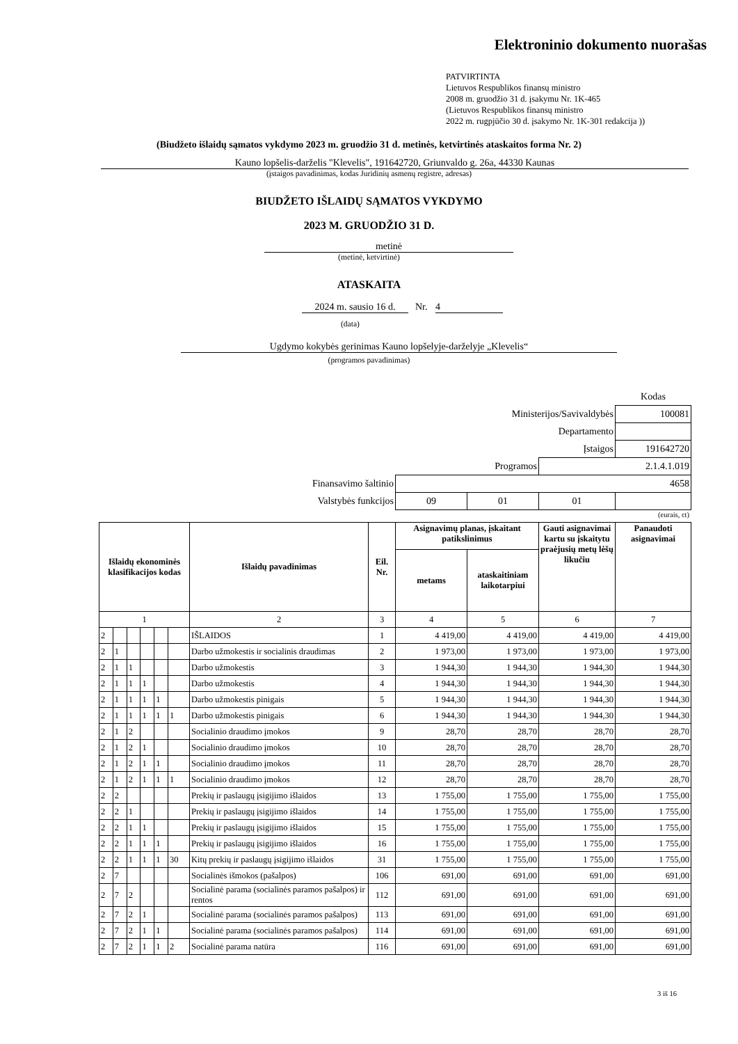Elektroninio dokumento nuorašas
PATVIRTINTA
Lietuvos Respublikos finansų ministro
2008 m. gruodžio 31 d. įsakymu Nr. 1K-465
(Lietuvos Respublikos finansų ministro
2022 m. rugpjūčio 30 d. įsakymo Nr. 1K-301 redakcija ))
(Biudžeto išlaidų sąmatos vykdymo 2023 m. gruodžio 31 d. metinės, ketvirtinės ataskaitos forma Nr. 2)
Kauno lopšelis-darželis "Klevelis", 191642720, Griunvaldo g. 26a, 44330 Kaunas
(įstaigos pavadinimas, kodas Juridinių asmenų registre, adresas)
BIUDŽETO IŠLAIDŲ SĄMATOS VYKDYMO
2023 M. GRUODŽIO 31 D.
metinė
(metinė, ketvirtinė)
ATASKAITA
2024 m. sausio 16 d. Nr. 4
(data)
Ugdymo kokybės gerinimas Kauno lopšelyje-darželyje „Klevelis“
(programos pavadinimas)
| | | | | Kodas |
| Ministerijos/Savivaldybės | | | | 100081 |
| Departamento | | | | |
| Įstaigos | | | | 191642720 |
| Programos | | | 2.1.4.1.019 | |
| Finansavimo šaltinio | 4658 | | | |
| Valstybės funkcijos | 09 | 01 | 01 | |
(eurais, ct)
| Išlaidų ekonominės klasifikacijos kodas | | | | | | Išlaidų pavadinimas | Eil. Nr. | Asignavimų planas, įskaitant patikslinimus | | Gauti asignavimai kartu su įskaitytu praėjusių metų lėšų likučiu | Panaudoti asignavimai |
| --- | --- | --- | --- | --- | --- | --- | --- | --- | --- | --- | --- |
| | | | | | | | | metams | ataskaitiniam laikotarpiui | | |
| 1 | | | | | | 2 | 3 | 4 | 5 | 6 | 7 |
| 2 | | | | | | IŠLAIDOS | 1 | 4 419,00 | 4 419,00 | 4 419,00 | 4 419,00 |
| 2 | 1 | | | | | Darbo užmokestis ir socialinis draudimas | 2 | 1 973,00 | 1 973,00 | 1 973,00 | 1 973,00 |
| 2 | 1 | 1 | | | | Darbo užmokestis | 3 | 1 944,30 | 1 944,30 | 1 944,30 | 1 944,30 |
| 2 | 1 | 1 | 1 | | | Darbo užmokestis | 4 | 1 944,30 | 1 944,30 | 1 944,30 | 1 944,30 |
| 2 | 1 | 1 | 1 | 1 | | Darbo užmokestis pinigais | 5 | 1 944,30 | 1 944,30 | 1 944,30 | 1 944,30 |
| 2 | 1 | 1 | 1 | 1 | 1 | Darbo užmokestis pinigais | 6 | 1 944,30 | 1 944,30 | 1 944,30 | 1 944,30 |
| 2 | 1 | 2 | | | | Socialinio draudimo įmokos | 9 | 28,70 | 28,70 | 28,70 | 28,70 |
| 2 | 1 | 2 | 1 | | | Socialinio draudimo įmokos | 10 | 28,70 | 28,70 | 28,70 | 28,70 |
| 2 | 1 | 2 | 1 | 1 | | Socialinio draudimo įmokos | 11 | 28,70 | 28,70 | 28,70 | 28,70 |
| 2 | 1 | 2 | 1 | 1 | 1 | Socialinio draudimo įmokos | 12 | 28,70 | 28,70 | 28,70 | 28,70 |
| 2 | 2 | | | | | Prekių ir paslaugų įsigijimo išlaidos | 13 | 1 755,00 | 1 755,00 | 1 755,00 | 1 755,00 |
| 2 | 2 | 1 | | | | Prekių ir paslaugų įsigijimo išlaidos | 14 | 1 755,00 | 1 755,00 | 1 755,00 | 1 755,00 |
| 2 | 2 | 1 | 1 | | | Prekių ir paslaugų įsigijimo išlaidos | 15 | 1 755,00 | 1 755,00 | 1 755,00 | 1 755,00 |
| 2 | 2 | 1 | 1 | 1 | | Prekių ir paslaugų įsigijimo išlaidos | 16 | 1 755,00 | 1 755,00 | 1 755,00 | 1 755,00 |
| 2 | 2 | 1 | 1 | 1 | 30 | Kitų prekių ir paslaugų įsigijimo išlaidos | 31 | 1 755,00 | 1 755,00 | 1 755,00 | 1 755,00 |
| 2 | 7 | | | | | Socialinės išmokos (pašalpos) | 106 | 691,00 | 691,00 | 691,00 | 691,00 |
| 2 | 7 | 2 | | | | Socialinė parama (socialinės paramos pašalpos) ir rentos | 112 | 691,00 | 691,00 | 691,00 | 691,00 |
| 2 | 7 | 2 | 1 | | | Socialinė parama (socialinės paramos pašalpos) | 113 | 691,00 | 691,00 | 691,00 | 691,00 |
| 2 | 7 | 2 | 1 | 1 | | Socialinė parama (socialinės paramos pašalpos) | 114 | 691,00 | 691,00 | 691,00 | 691,00 |
| 2 | 7 | 2 | 1 | 1 | 2 | Socialinė parama natūra | 116 | 691,00 | 691,00 | 691,00 | 691,00 |
3 iš 16